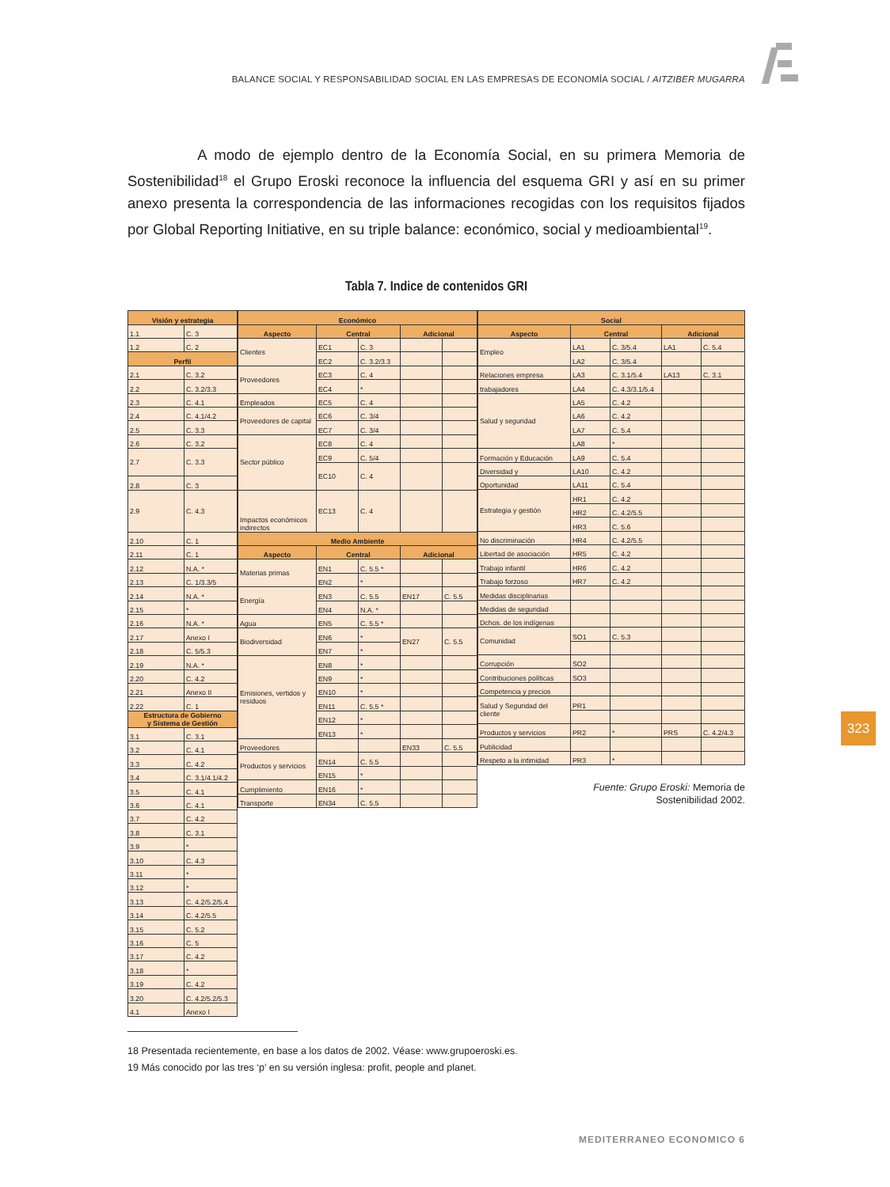BALANCE SOCIAL Y RESPONSABILIDAD SOCIAL EN LAS EMPRESAS DE ECONOMÍA SOCIAL / AITZIBER MUGARRA
A modo de ejemplo dentro de la Economía Social, en su primera Memoria de Sostenibilidad<sup>18</sup> el Grupo Eroski reconoce la influencia del esquema GRI y así en su primer anexo presenta la correspondencia de las informaciones recogidas con los requisitos fijados por Global Reporting Initiative, en su triple balance: económico, social y medioambiental<sup>19</sup>.
Tabla 7. Indice de contenidos GRI
| Visión y estrategia | |
| --- | --- |
| 1.1 | C. 3 |
| 1.2 | C. 2 |
| Perfil | |
| 2.1 | C. 3.2 |
| 2.2 | C. 3.2/3.3 |
| 2.3 | C. 4.1 |
| 2.4 | C. 4.1/4.2 |
| 2.5 | C. 3.3 |
| 2.6 | C. 3.2 |
| 2.7 | C. 3.3 |
| 2.8 | C. 3 |
| 2.9 | C. 4.3 |
| 2.10 | C. 1 |
| 2.11 | C. 1 |
| 2.12 | N.A. * |
| 2.13 | C. 1/3.3/5 |
| 2.14 | N.A. * |
| 2.15 | * |
| 2.16 | N.A. * |
| 2.17 | Anexo I |
| 2.18 | C. 5/5.3 |
| 2.19 | N.A. * |
| 2.20 | C. 4.2 |
| 2.21 | Anexo II |
| 2.22 | C. 1 |
| Estructura de Gobierno y Sistema de Gestión | |
| 3.1 | C. 3.1 |
| 3.2 | C. 4.1 |
| 3.3 | C. 4.2 |
| 3.4 | C. 3.1/4.1/4.2 |
| 3.5 | C. 4.1 |
| 3.6 | C. 4.1 |
| 3.7 | C. 4.2 |
| 3.8 | C. 3.1 |
| 3.9 | * |
| 3.10 | C. 4.3 |
| 3.11 | * |
| 3.12 | * |
| 3.13 | C. 4.2/5.2/5.4 |
| 3.14 | C. 4.2/5.5 |
| 3.15 | C. 5.2 |
| 3.16 | C. 5 |
| 3.17 | C. 4.2 |
| 3.18 | * |
| 3.19 | C. 4.2 |
| 3.20 | C. 4.2/5.2/5.3 |
| 4.1 | Anexo I |
| Económico | | | | |
| --- | --- | --- | --- | --- |
| Aspecto | Central | | Adicional | |
| Clientes | EC1 | C. 3 | | |
| | EC2 | C. 3.2/3.3 | | |
| Proveedores | EC3 | C. 4 | | |
| | EC4 | * | | |
| Empleados | EC5 | C. 4 | | |
| Proveedores de capital | EC6 | C. 3/4 | | |
| | EC7 | C. 3/4 | | |
| Sector público | EC8 | C. 4 | | |
| | EC9 | C. 5/4 | | |
| | EC10 | C. 4 | | |
| Impactos económicos indirectos | EC13 | C. 4 | | |
| Medio Ambiente | | | | |
| Aspecto | Central | | Adicional | |
| Materias primas | EN1 | C. 5.5 * | | |
| | EN2 | * | | |
| Energía | EN3 | C. 5.5 | EN17 | C. 5.5 |
| | EN4 | N.A. * | | |
| Agua | EN5 | C. 5.5 * | | |
| Biodiversidad | EN6 | * | EN27 | C. 5.5 |
| | EN7 | * | | |
| Emisiones, vertidos y residuos | EN8 | * | | |
| | EN9 | * | | |
| | EN10 | * | | |
| | EN11 | C. 5.5 * | | |
| | EN12 | * | | |
| | EN13 | * | | |
| Proveedores | | | EN33 | C. 5.5 |
| Productos y servicios | EN14 | C. 5.5 | | |
| | EN15 | * | | |
| Cumplimiento | EN16 | * | | |
| Transporte | EN34 | C. 5.5 | | |
| Social | | | | |
| --- | --- | --- | --- | --- |
| Aspecto | Central | | Adicional | |
| Empleo | LA1 | C. 3/5.4 | LA1 | C. 5.4 |
| | LA2 | C. 3/5.4 | | |
| Relaciones empresa | LA3 | C. 3.1/5.4 | LA13 | C. 3.1 |
| trabajadores | LA4 | C. 4.3/3.1/5.4 | | |
| Salud y seguridad | LA5 | C. 4.2 | | |
| | LA6 | C. 4.2 | | |
| | LA7 | C. 5.4 | | |
| | LA8 | * | | |
| Formación y Educación | LA9 | C. 5.4 | | |
| Diversidad y | LA10 | C. 4.2 | | |
| Oportunidad | LA11 | C. 5.4 | | |
| Estrategia y gestión | HR1 | C. 4.2 | | |
| | HR2 | C. 4.2/5.5 | | |
| | HR3 | C. 5.6 | | |
| No discriminación | HR4 | C. 4.2/5.5 | | |
| Libertad de asociación | HR5 | C. 4.2 | | |
| Trabajo infantil | HR6 | C. 4.2 | | |
| Trabajo forzoso | HR7 | C. 4.2 | | |
| Medidas disciplinarias | | | | |
| Medidas de seguridad | | | | |
| Dchos. de los indígenas | | | | |
| Comunidad | SO1 | C. 5.3 | | |
| Corrupción | SO2 | | | |
| Contribuciones políticas | SO3 | | | |
| Competencia y precios | | | | |
| Salud y Seguridad del cliente | PR1 | | | |
| Productos y servicios | PR2 | * | PRS | C. 4.2/4.3 |
| Publicidad | | | | |
| Respeto a la intimidad | PR3 | * | | |
Fuente: Grupo Eroski: Memoria de
Sostenibilidad 2002.
18 Presentada recientemente, en base a los datos de 2002. Véase: www.grupoeroski.es.
19 Más conocido por las tres ‘p’ en su versión inglesa: profit, people and planet.
MEDITERRANEO ECONOMICO 6
323